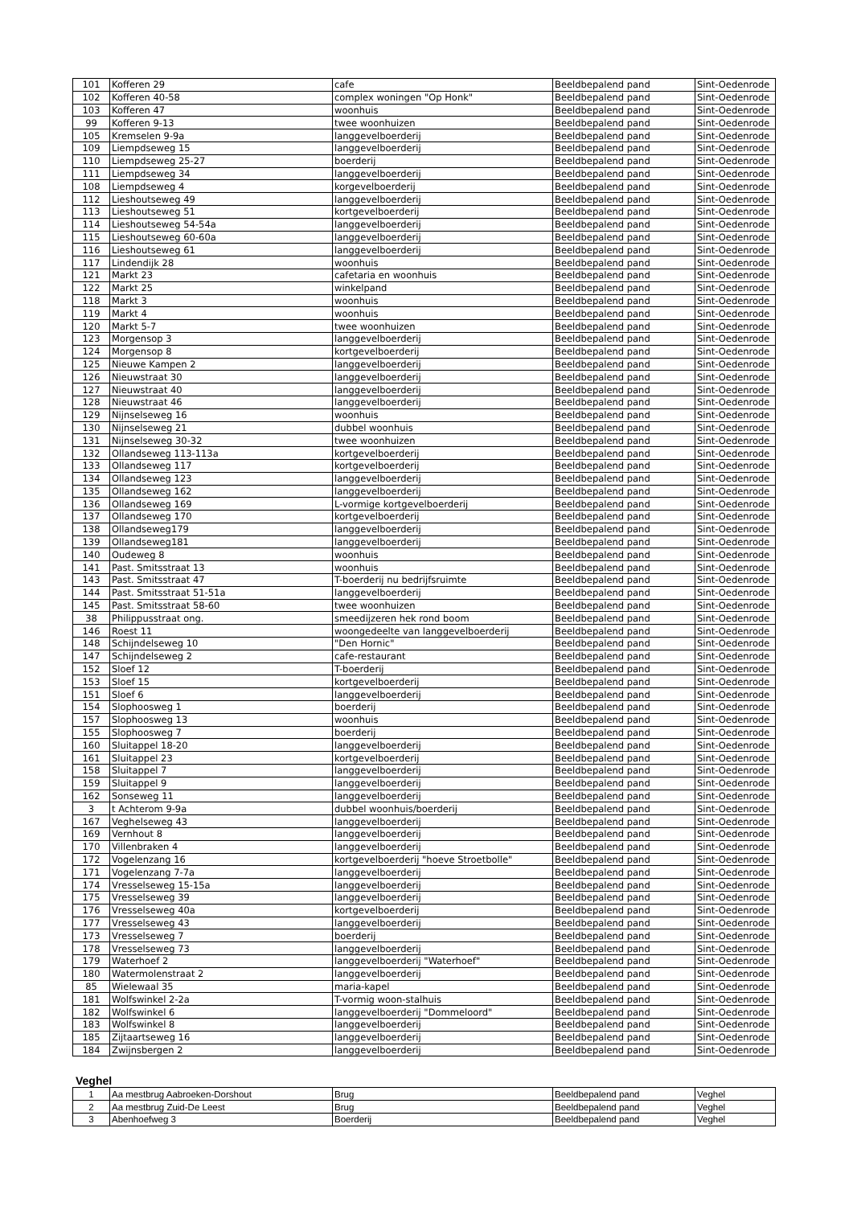| 101 | Kofferen 29 | cafe | Beeldbepalend pand | Sint-Oedenrode |
| 102 | Kofferen 40-58 | complex woningen "Op Honk" | Beeldbepalend pand | Sint-Oedenrode |
| 103 | Kofferen 47 | woonhuis | Beeldbepalend pand | Sint-Oedenrode |
| 99 | Kofferen 9-13 | twee woonhuizen | Beeldbepalend pand | Sint-Oedenrode |
| 105 | Kremselen 9-9a | langgevelboerderij | Beeldbepalend pand | Sint-Oedenrode |
| 109 | Liempdseweg 15 | langgevelboerderij | Beeldbepalend pand | Sint-Oedenrode |
| 110 | Liempdseweg 25-27 | boerderij | Beeldbepalend pand | Sint-Oedenrode |
| 111 | Liempdseweg 34 | langgevelboerderij | Beeldbepalend pand | Sint-Oedenrode |
| 108 | Liempdseweg 4 | korgevelboerderij | Beeldbepalend pand | Sint-Oedenrode |
| 112 | Lieshoutseweg 49 | langgevelboerderij | Beeldbepalend pand | Sint-Oedenrode |
| 113 | Lieshoutseweg 51 | kortgevelboerderij | Beeldbepalend pand | Sint-Oedenrode |
| 114 | Lieshoutseweg 54-54a | langgevelboerderij | Beeldbepalend pand | Sint-Oedenrode |
| 115 | Lieshoutseweg 60-60a | langgevelboerderij | Beeldbepalend pand | Sint-Oedenrode |
| 116 | Lieshoutseweg 61 | langgevelboerderij | Beeldbepalend pand | Sint-Oedenrode |
| 117 | Lindendijk 28 | woonhuis | Beeldbepalend pand | Sint-Oedenrode |
| 121 | Markt 23 | cafetaria en woonhuis | Beeldbepalend pand | Sint-Oedenrode |
| 122 | Markt 25 | winkelpand | Beeldbepalend pand | Sint-Oedenrode |
| 118 | Markt 3 | woonhuis | Beeldbepalend pand | Sint-Oedenrode |
| 119 | Markt 4 | woonhuis | Beeldbepalend pand | Sint-Oedenrode |
| 120 | Markt 5-7 | twee woonhuizen | Beeldbepalend pand | Sint-Oedenrode |
| 123 | Morgensop 3 | langgevelboerderij | Beeldbepalend pand | Sint-Oedenrode |
| 124 | Morgensop 8 | kortgevelboerderij | Beeldbepalend pand | Sint-Oedenrode |
| 125 | Nieuwe Kampen 2 | langgevelboerderij | Beeldbepalend pand | Sint-Oedenrode |
| 126 | Nieuwstraat 30 | langgevelboerderij | Beeldbepalend pand | Sint-Oedenrode |
| 127 | Nieuwstraat 40 | langgevelboerderij | Beeldbepalend pand | Sint-Oedenrode |
| 128 | Nieuwstraat 46 | langgevelboerderij | Beeldbepalend pand | Sint-Oedenrode |
| 129 | Nijnselseweg 16 | woonhuis | Beeldbepalend pand | Sint-Oedenrode |
| 130 | Nijnselseweg 21 | dubbel woonhuis | Beeldbepalend pand | Sint-Oedenrode |
| 131 | Nijnselseweg 30-32 | twee woonhuizen | Beeldbepalend pand | Sint-Oedenrode |
| 132 | Ollandseweg 113-113a | kortgevelboerderij | Beeldbepalend pand | Sint-Oedenrode |
| 133 | Ollandseweg 117 | kortgevelboerderij | Beeldbepalend pand | Sint-Oedenrode |
| 134 | Ollandseweg 123 | langgevelboerderij | Beeldbepalend pand | Sint-Oedenrode |
| 135 | Ollandseweg 162 | langgevelboerderij | Beeldbepalend pand | Sint-Oedenrode |
| 136 | Ollandseweg 169 | L-vormige kortgevelboerderij | Beeldbepalend pand | Sint-Oedenrode |
| 137 | Ollandseweg 170 | kortgevelboerderij | Beeldbepalend pand | Sint-Oedenrode |
| 138 | Ollandseweg179 | langgevelboerderij | Beeldbepalend pand | Sint-Oedenrode |
| 139 | Ollandseweg181 | langgevelboerderij | Beeldbepalend pand | Sint-Oedenrode |
| 140 | Oudeweg 8 | woonhuis | Beeldbepalend pand | Sint-Oedenrode |
| 141 | Past. Smitsstraat 13 | woonhuis | Beeldbepalend pand | Sint-Oedenrode |
| 143 | Past. Smitsstraat 47 | T-boerderij nu bedrijfsruimte | Beeldbepalend pand | Sint-Oedenrode |
| 144 | Past. Smitsstraat 51-51a | langgevelboerderij | Beeldbepalend pand | Sint-Oedenrode |
| 145 | Past. Smitsstraat 58-60 | twee woonhuizen | Beeldbepalend pand | Sint-Oedenrode |
| 38 | Philippusstraat ong. | smeedijzeren hek rond boom | Beeldbepalend pand | Sint-Oedenrode |
| 146 | Roest 11 | woongedeelte van langgevelboerderij | Beeldbepalend pand | Sint-Oedenrode |
| 148 | Schijndelseweg 10 | "Den Hornic" | Beeldbepalend pand | Sint-Oedenrode |
| 147 | Schijndelseweg 2 | cafe-restaurant | Beeldbepalend pand | Sint-Oedenrode |
| 152 | Sloef 12 | T-boerderij | Beeldbepalend pand | Sint-Oedenrode |
| 153 | Sloef 15 | kortgevelboerderij | Beeldbepalend pand | Sint-Oedenrode |
| 151 | Sloef 6 | langgevelboerderij | Beeldbepalend pand | Sint-Oedenrode |
| 154 | Slophoosweg 1 | boerderij | Beeldbepalend pand | Sint-Oedenrode |
| 157 | Slophoosweg 13 | woonhuis | Beeldbepalend pand | Sint-Oedenrode |
| 155 | Slophoosweg 7 | boerderij | Beeldbepalend pand | Sint-Oedenrode |
| 160 | Sluitappel 18-20 | langgevelboerderij | Beeldbepalend pand | Sint-Oedenrode |
| 161 | Sluitappel 23 | kortgevelboerderij | Beeldbepalend pand | Sint-Oedenrode |
| 158 | Sluitappel 7 | langgevelboerderij | Beeldbepalend pand | Sint-Oedenrode |
| 159 | Sluitappel 9 | langgevelboerderij | Beeldbepalend pand | Sint-Oedenrode |
| 162 | Sonseweg 11 | langgevelboerderij | Beeldbepalend pand | Sint-Oedenrode |
| 3 | t Achterom 9-9a | dubbel woonhuis/boerderij | Beeldbepalend pand | Sint-Oedenrode |
| 167 | Veghelseweg 43 | langgevelboerderij | Beeldbepalend pand | Sint-Oedenrode |
| 169 | Vernhout 8 | langgevelboerderij | Beeldbepalend pand | Sint-Oedenrode |
| 170 | Villenbraken 4 | langgevelboerderij | Beeldbepalend pand | Sint-Oedenrode |
| 172 | Vogelenzang 16 | kortgevelboerderij "hoeve Stroetbolle" | Beeldbepalend pand | Sint-Oedenrode |
| 171 | Vogelenzang 7-7a | langgevelboerderij | Beeldbepalend pand | Sint-Oedenrode |
| 174 | Vresselseweg 15-15a | langgevelboerderij | Beeldbepalend pand | Sint-Oedenrode |
| 175 | Vresselseweg 39 | langgevelboerderij | Beeldbepalend pand | Sint-Oedenrode |
| 176 | Vresselseweg 40a | kortgevelboerderij | Beeldbepalend pand | Sint-Oedenrode |
| 177 | Vresselseweg 43 | langgevelboerderij | Beeldbepalend pand | Sint-Oedenrode |
| 173 | Vresselseweg 7 | boerderij | Beeldbepalend pand | Sint-Oedenrode |
| 178 | Vresselseweg 73 | langgevelboerderij | Beeldbepalend pand | Sint-Oedenrode |
| 179 | Waterhoef 2 | langgevelboerderij "Waterhoef" | Beeldbepalend pand | Sint-Oedenrode |
| 180 | Watermolenstraat 2 | langgevelboerderij | Beeldbepalend pand | Sint-Oedenrode |
| 85 | Wielewaal 35 | maria-kapel | Beeldbepalend pand | Sint-Oedenrode |
| 181 | Wolfswinkel 2-2a | T-vormig woon-stalhuis | Beeldbepalend pand | Sint-Oedenrode |
| 182 | Wolfswinkel 6 | langgevelboerderij "Dommeloord" | Beeldbepalend pand | Sint-Oedenrode |
| 183 | Wolfswinkel 8 | langgevelboerderij | Beeldbepalend pand | Sint-Oedenrode |
| 185 | Zijtaartseweg 16 | langgevelboerderij | Beeldbepalend pand | Sint-Oedenrode |
| 184 | Zwijnsbergen 2 | langgevelboerderij | Beeldbepalend pand | Sint-Oedenrode |
Veghel
| 1 | Aa mestbrug Aabroeken-Dorshout | Brug | Beeldbepalend pand | Veghel |
| 2 | Aa mestbrug Zuid-De Leest | Brug | Beeldbepalend pand | Veghel |
| 3 | Abenhoefweg 3 | Boerderij | Beeldbepalend pand | Veghel |